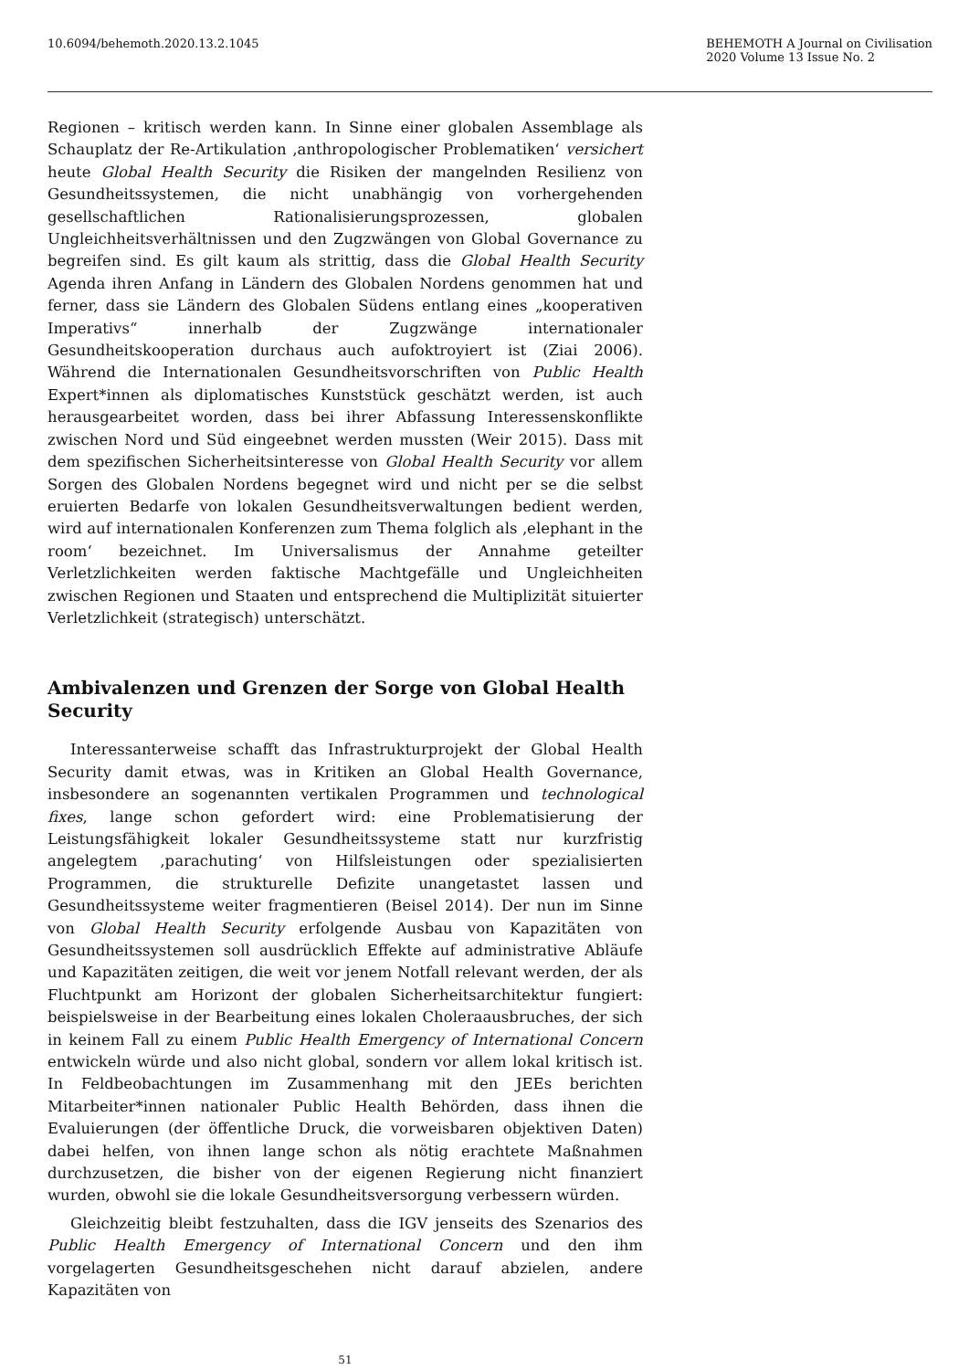10.6094/behemoth.2020.13.2.1045
BEHEMOTH A Journal on Civilisation
2020 Volume 13 Issue No. 2
Regionen – kritisch werden kann. In Sinne einer globalen Assemblage als Schauplatz der Re-Artikulation ‚anthropologischer Problematiken‘ versichert heute Global Health Security die Risiken der mangelnden Resilienz von Gesundheitssystemen, die nicht unabhängig von vorhergehenden gesellschaftlichen Rationalisierungsprozessen, globalen Ungleichheitsverhältnissen und den Zugzwängen von Global Governance zu begreifen sind. Es gilt kaum als strittig, dass die Global Health Security Agenda ihren Anfang in Ländern des Globalen Nordens genommen hat und ferner, dass sie Ländern des Globalen Südens entlang eines „kooperativen Imperativs“ innerhalb der Zugzwänge internationaler Gesundheitskooperation durchaus auch aufoktroyiert ist (Ziai 2006). Während die Internationalen Gesundheitsvorschriften von Public Health Expert*innen als diplomatisches Kunststück geschätzt werden, ist auch herausgearbeitet worden, dass bei ihrer Abfassung Interessenskonflikte zwischen Nord und Süd eingeebnet werden mussten (Weir 2015). Dass mit dem spezifischen Sicherheitsinteresse von Global Health Security vor allem Sorgen des Globalen Nordens begegnet wird und nicht per se die selbst eruierten Bedarfe von lokalen Gesundheitsverwaltungen bedient werden, wird auf internationalen Konferenzen zum Thema folglich als ‚elephant in the room‘ bezeichnet. Im Universalismus der Annahme geteilter Verletzlichkeiten werden faktische Machtgefälle und Ungleichheiten zwischen Regionen und Staaten und entsprechend die Multiplizität situierter Verletzlichkeit (strategisch) unterschätzt.
Ambivalenzen und Grenzen der Sorge von Global Health Security
Interessanterweise schafft das Infrastrukturprojekt der Global Health Security damit etwas, was in Kritiken an Global Health Governance, insbesondere an sogenannten vertikalen Programmen und technological fixes, lange schon gefordert wird: eine Problematisierung der Leistungsfähigkeit lokaler Gesundheitssysteme statt nur kurzfristig angelegtem ‚parachuting‘ von Hilfsleistungen oder spezialisierten Programmen, die strukturelle Defizite unangetastet lassen und Gesundheitssysteme weiter fragmentieren (Beisel 2014). Der nun im Sinne von Global Health Security erfolgende Ausbau von Kapazitäten von Gesundheitssystemen soll ausdrücklich Effekte auf administrative Abläufe und Kapazitäten zeitigen, die weit vor jenem Notfall relevant werden, der als Fluchtpunkt am Horizont der globalen Sicherheitsarchitektur fungiert: beispielsweise in der Bearbeitung eines lokalen Choleraausbruches, der sich in keinem Fall zu einem Public Health Emergency of International Concern entwickeln würde und also nicht global, sondern vor allem lokal kritisch ist. In Feldbeobachtungen im Zusammenhang mit den JEEs berichten Mitarbeiter*innen nationaler Public Health Behörden, dass ihnen die Evaluierungen (der öffentliche Druck, die vorweisbaren objektiven Daten) dabei helfen, von ihnen lange schon als nötig erachtete Maßnahmen durchzusetzen, die bisher von der eigenen Regierung nicht finanziert wurden, obwohl sie die lokale Gesundheitsversorgung verbessern würden.
Gleichzeitig bleibt festzuhalten, dass die IGV jenseits des Szenarios des Public Health Emergency of International Concern und den ihm vorgelagerten Gesundheitsgeschehen nicht darauf abzielen, andere Kapazitäten von
51